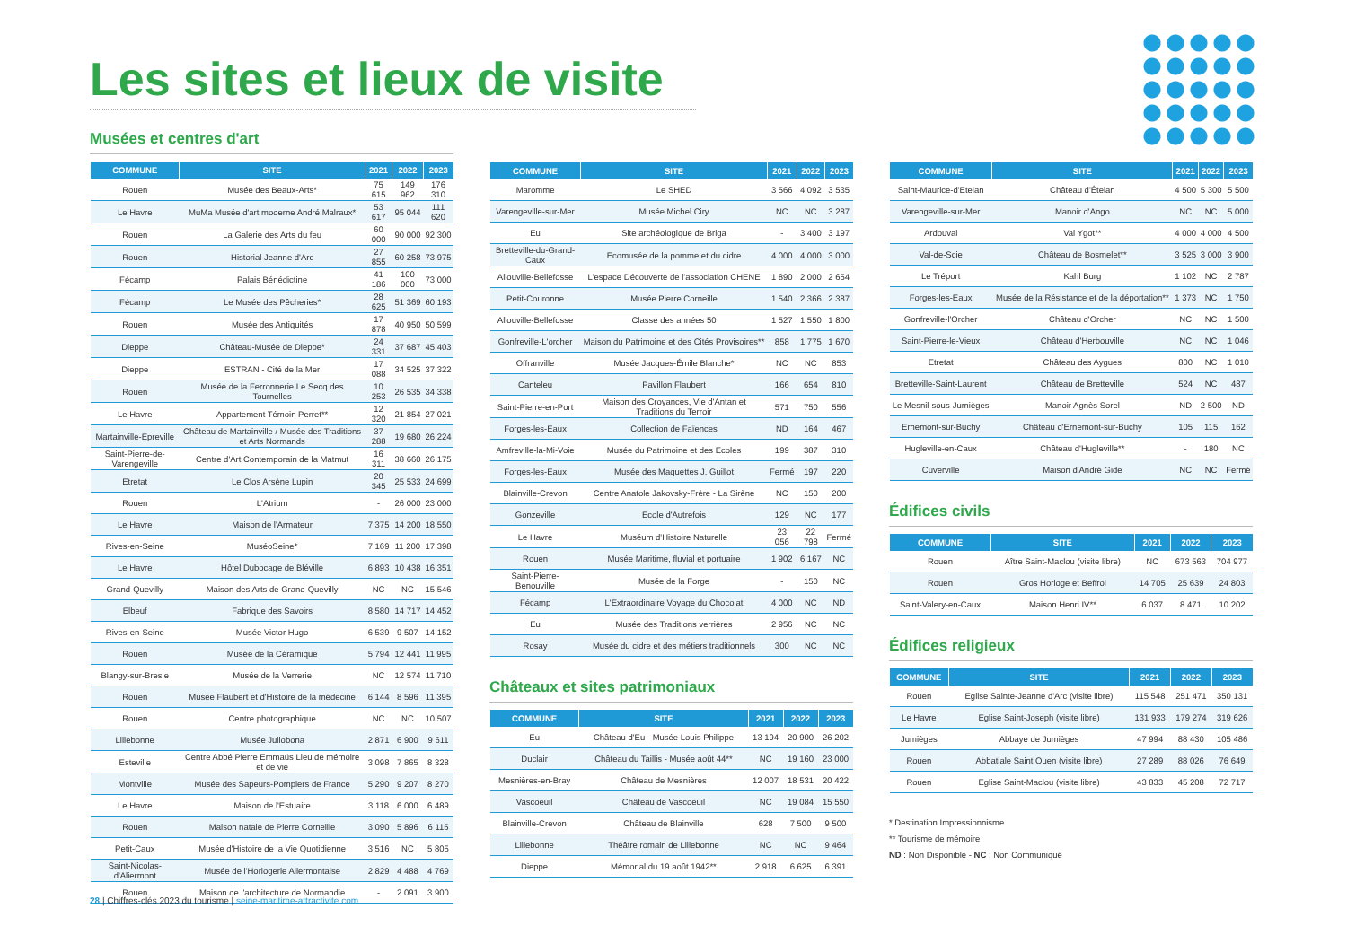Les sites et lieux de visite
Musées et centres d'art
| COMMUNE | SITE | 2021 | 2022 | 2023 |
| --- | --- | --- | --- | --- |
| Rouen | Musée des Beaux-Arts* | 75 615 | 149 962 | 176 310 |
| Le Havre | MuMa Musée d'art moderne André Malraux* | 53 617 | 95 044 | 111 620 |
| Rouen | La Galerie des Arts du feu | 60 000 | 90 000 | 92 300 |
| Rouen | Historial Jeanne d'Arc | 27 855 | 60 258 | 73 975 |
| Fécamp | Palais Bénédictine | 41 186 | 100 000 | 73 000 |
| Fécamp | Le Musée des Pêcheries* | 28 625 | 51 369 | 60 193 |
| Rouen | Musée des Antiquités | 17 878 | 40 950 | 50 599 |
| Dieppe | Château-Musée de Dieppe* | 24 331 | 37 687 | 45 403 |
| Dieppe | ESTRAN - Cité de la Mer | 17 088 | 34 525 | 37 322 |
| Rouen | Musée de la Ferronnerie Le Secq des Tournelles | 10 253 | 26 535 | 34 338 |
| Le Havre | Appartement Témoin Perret** | 12 320 | 21 854 | 27 021 |
| Martainville-Epreville | Château de Martainville / Musée des Traditions et Arts Normands | 37 288 | 19 680 | 26 224 |
| Saint-Pierre-de-Varengeville | Centre d'Art Contemporain de la Matmut | 16 311 | 38 660 | 26 175 |
| Etretat | Le Clos Arsène Lupin | 20 345 | 25 533 | 24 699 |
| Rouen | L'Atrium | - | 26 000 | 23 000 |
| Le Havre | Maison de l'Armateur | 7 375 | 14 200 | 18 550 |
| Rives-en-Seine | MuséoSeine* | 7 169 | 11 200 | 17 398 |
| Le Havre | Hôtel Dubocage de Bléville | 6 893 | 10 438 | 16 351 |
| Grand-Quevilly | Maison des Arts de Grand-Quevilly | NC | NC | 15 546 |
| Elbeuf | Fabrique des Savoirs | 8 580 | 14 717 | 14 452 |
| Rives-en-Seine | Musée Victor Hugo | 6 539 | 9 507 | 14 152 |
| Rouen | Musée de la Céramique | 5 794 | 12 441 | 11 995 |
| Blangy-sur-Bresle | Musée de la Verrerie | NC | 12 574 | 11 710 |
| Rouen | Musée Flaubert et d'Histoire de la médecine | 6 144 | 8 596 | 11 395 |
| Rouen | Centre photographique | NC | NC | 10 507 |
| Lillebonne | Musée Juliobona | 2 871 | 6 900 | 9 611 |
| Esteville | Centre Abbé Pierre Emmaüs Lieu de mémoire et de vie | 3 098 | 7 865 | 8 328 |
| Montville | Musée des Sapeurs-Pompiers de France | 5 290 | 9 207 | 8 270 |
| Le Havre | Maison de l'Estuaire | 3 118 | 6 000 | 6 489 |
| Rouen | Maison natale de Pierre Corneille | 3 090 | 5 896 | 6 115 |
| Petit-Caux | Musée d'Histoire de la Vie Quotidienne | 3 516 | NC | 5 805 |
| Saint-Nicolas-d'Aliermont | Musée de l'Horlogerie Aliermontaise | 2 829 | 4 488 | 4 769 |
| Rouen | Maison de l'architecture de Normandie | - | 2 091 | 3 900 |
| COMMUNE | SITE | 2021 | 2022 | 2023 |
| --- | --- | --- | --- | --- |
| Maromme | Le SHED | 3 566 | 4 092 | 3 535 |
| Varengeville-sur-Mer | Musée Michel Ciry | NC | NC | 3 287 |
| Eu | Site archéologique de Briga | - | 3 400 | 3 197 |
| Bretteville-du-Grand-Caux | Ecomusée de la pomme et du cidre | 4 000 | 4 000 | 3 000 |
| Allouville-Bellefosse | L'espace Découverte de l'association CHENE | 1 890 | 2 000 | 2 654 |
| Petit-Couronne | Musée Pierre Corneille | 1 540 | 2 366 | 2 387 |
| Allouville-Bellefosse | Classe des années 50 | 1 527 | 1 550 | 1 800 |
| Gonfreville-L'orcher | Maison du Patrimoine et des Cités Provisoires** | 858 | 1 775 | 1 670 |
| Offranville | Musée Jacques-Émile Blanche* | NC | NC | 853 |
| Canteleu | Pavillon Flaubert | 166 | 654 | 810 |
| Saint-Pierre-en-Port | Maison des Croyances, Vie d'Antan et Traditions du Terroir | 571 | 750 | 556 |
| Forges-les-Eaux | Collection de Faïences | ND | 164 | 467 |
| Amfreville-la-Mi-Voie | Musée du Patrimoine et des Ecoles | 199 | 387 | 310 |
| Forges-les-Eaux | Musée des Maquettes J. Guillot | Fermé | 197 | 220 |
| Blainville-Crevon | Centre Anatole Jakovsky-Frère - La Sirène | NC | 150 | 200 |
| Gonzeville | Ecole d'Autrefois | 129 | NC | 177 |
| Le Havre | Muséum d'Histoire Naturelle | 23 056 | 22 798 | Fermé |
| Rouen | Musée Maritime, fluvial et portuaire | 1 902 | 6 167 | NC |
| Saint-Pierre-Benouville | Musée de la Forge | - | 150 | NC |
| Fécamp | L'Extraordinaire Voyage du Chocolat | 4 000 | NC | ND |
| Eu | Musée des Traditions verrières | 2 956 | NC | NC |
| Rosay | Musée du cidre et des métiers traditionnels | 300 | NC | NC |
Châteaux et sites patrimoniaux
| COMMUNE | SITE | 2021 | 2022 | 2023 |
| --- | --- | --- | --- | --- |
| Eu | Château d'Eu - Musée Louis Philippe | 13 194 | 20 900 | 26 202 |
| Duclair | Château du Taillis - Musée août 44** | NC | 19 160 | 23 000 |
| Mesnières-en-Bray | Château de Mesnières | 12 007 | 18 531 | 20 422 |
| Vascoeuil | Château de Vascoeuil | NC | 19 084 | 15 550 |
| Blainville-Crevon | Château de Blainville | 628 | 7 500 | 9 500 |
| Lillebonne | Théâtre romain de Lillebonne | NC | NC | 9 464 |
| Dieppe | Mémorial du 19 août 1942** | 2 918 | 6 625 | 6 391 |
| COMMUNE | SITE | 2021 | 2022 | 2023 |
| --- | --- | --- | --- | --- |
| Saint-Maurice-d'Etelan | Château d'Ételan | 4 500 | 5 300 | 5 500 |
| Varengeville-sur-Mer | Manoir d'Ango | NC | NC | 5 000 |
| Ardouval | Val Ygot** | 4 000 | 4 000 | 4 500 |
| Val-de-Scie | Château de Bosmelet** | 3 525 | 3 000 | 3 900 |
| Le Tréport | Kahl Burg | 1 102 | NC | 2 787 |
| Forges-les-Eaux | Musée de la Résistance et de la déportation** | 1 373 | NC | 1 750 |
| Gonfreville-l'Orcher | Château d'Orcher | NC | NC | 1 500 |
| Saint-Pierre-le-Vieux | Château d'Herbouville | NC | NC | 1 046 |
| Etretat | Château des Aygues | 800 | NC | 1 010 |
| Bretteville-Saint-Laurent | Château de Bretteville | 524 | NC | 487 |
| Le Mesnil-sous-Jumièges | Manoir Agnès Sorel | ND | 2 500 | ND |
| Ernemont-sur-Buchy | Château d'Ernemont-sur-Buchy | 105 | 115 | 162 |
| Hugleville-en-Caux | Château d'Hugleville** | - | 180 | NC |
| Cuverville | Maison d'André Gide | NC | NC | Fermé |
Édifices civils
| COMMUNE | SITE | 2021 | 2022 | 2023 |
| --- | --- | --- | --- | --- |
| Rouen | Aître Saint-Maclou (visite libre) | NC | 673 563 | 704 977 |
| Rouen | Gros Horloge et Beffroi | 14 705 | 25 639 | 24 803 |
| Saint-Valery-en-Caux | Maison Henri IV** | 6 037 | 8 471 | 10 202 |
Édifices religieux
| COMMUNE | SITE | 2021 | 2022 | 2023 |
| --- | --- | --- | --- | --- |
| Rouen | Eglise Sainte-Jeanne d'Arc (visite libre) | 115 548 | 251 471 | 350 131 |
| Le Havre | Eglise Saint-Joseph (visite libre) | 131 933 | 179 274 | 319 626 |
| Jumièges | Abbaye de Jumièges | 47 994 | 88 430 | 105 486 |
| Rouen | Abbatiale Saint Ouen (visite libre) | 27 289 | 88 026 | 76 649 |
| Rouen | Eglise Saint-Maclou (visite libre) | 43 833 | 45 208 | 72 717 |
* Destination Impressionnisme
** Tourisme de mémoire
ND : Non Disponible - NC : Non Communiqué
28 | Chiffres-clés 2023 du tourisme | seine-maritime-attractivite.com